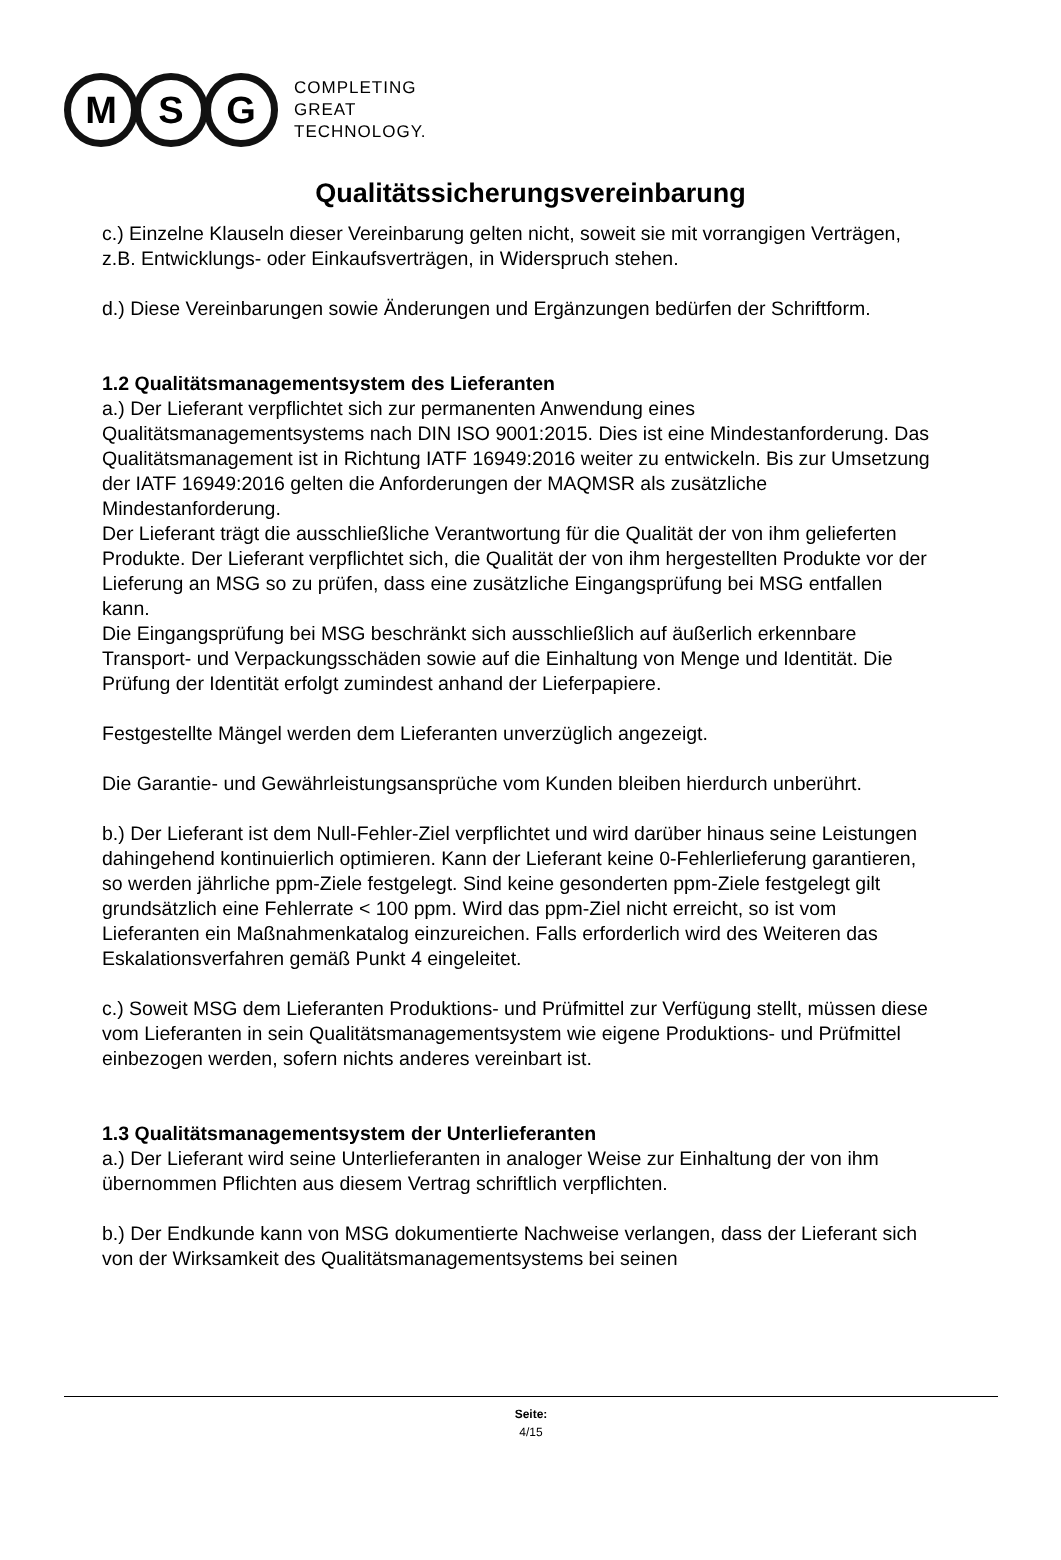M S G
COMPLETING
GREAT
TECHNOLOGY.
Qualitätssicherungsvereinbarung
c.) Einzelne Klauseln dieser Vereinbarung gelten nicht, soweit sie mit vorrangigen Verträgen, z.B. Entwicklungs- oder Einkaufsverträgen, in Widerspruch stehen.
d.) Diese Vereinbarungen sowie Änderungen und Ergänzungen bedürfen der Schriftform.
1.2 Qualitätsmanagementsystem des Lieferanten
a.) Der Lieferant verpflichtet sich zur permanenten Anwendung eines Qualitätsmanagementsystems nach DIN ISO 9001:2015. Dies ist eine Mindestanforderung. Das Qualitätsmanagement ist in Richtung IATF 16949:2016 weiter zu entwickeln. Bis zur Umsetzung der IATF 16949:2016 gelten die Anforderungen der MAQMSR als zusätzliche Mindestanforderung.
Der Lieferant trägt die ausschließliche Verantwortung für die Qualität der von ihm gelieferten Produkte. Der Lieferant verpflichtet sich, die Qualität der von ihm hergestellten Produkte vor der Lieferung an MSG so zu prüfen, dass eine zusätzliche Eingangsprüfung bei MSG entfallen kann.
Die Eingangsprüfung bei MSG beschränkt sich ausschließlich auf äußerlich erkennbare Transport- und Verpackungsschäden sowie auf die Einhaltung von Menge und Identität. Die Prüfung der Identität erfolgt zumindest anhand der Lieferpapiere.
Festgestellte Mängel werden dem Lieferanten unverzüglich angezeigt.
Die Garantie- und Gewährleistungsansprüche vom Kunden bleiben hierdurch unberührt.
b.) Der Lieferant ist dem Null-Fehler-Ziel verpflichtet und wird darüber hinaus seine Leistungen dahingehend kontinuierlich optimieren. Kann der Lieferant keine 0-Fehlerlieferung garantieren, so werden jährliche ppm-Ziele festgelegt. Sind keine gesonderten ppm-Ziele festgelegt gilt grundsätzlich eine Fehlerrate < 100 ppm. Wird das ppm-Ziel nicht erreicht, so ist vom Lieferanten ein Maßnahmenkatalog einzureichen. Falls erforderlich wird des Weiteren das Eskalationsverfahren gemäß Punkt 4 eingeleitet.
c.) Soweit MSG dem Lieferanten Produktions- und Prüfmittel zur Verfügung stellt, müssen diese vom Lieferanten in sein Qualitätsmanagementsystem wie eigene Produktions- und Prüfmittel einbezogen werden, sofern nichts anderes vereinbart ist.
1.3 Qualitätsmanagementsystem der Unterlieferanten
a.) Der Lieferant wird seine Unterlieferanten in analoger Weise zur Einhaltung der von ihm übernommen Pflichten aus diesem Vertrag schriftlich verpflichten.
b.) Der Endkunde kann von MSG dokumentierte Nachweise verlangen, dass der Lieferant sich von der Wirksamkeit des Qualitätsmanagementsystems bei seinen
Seite:
4/15